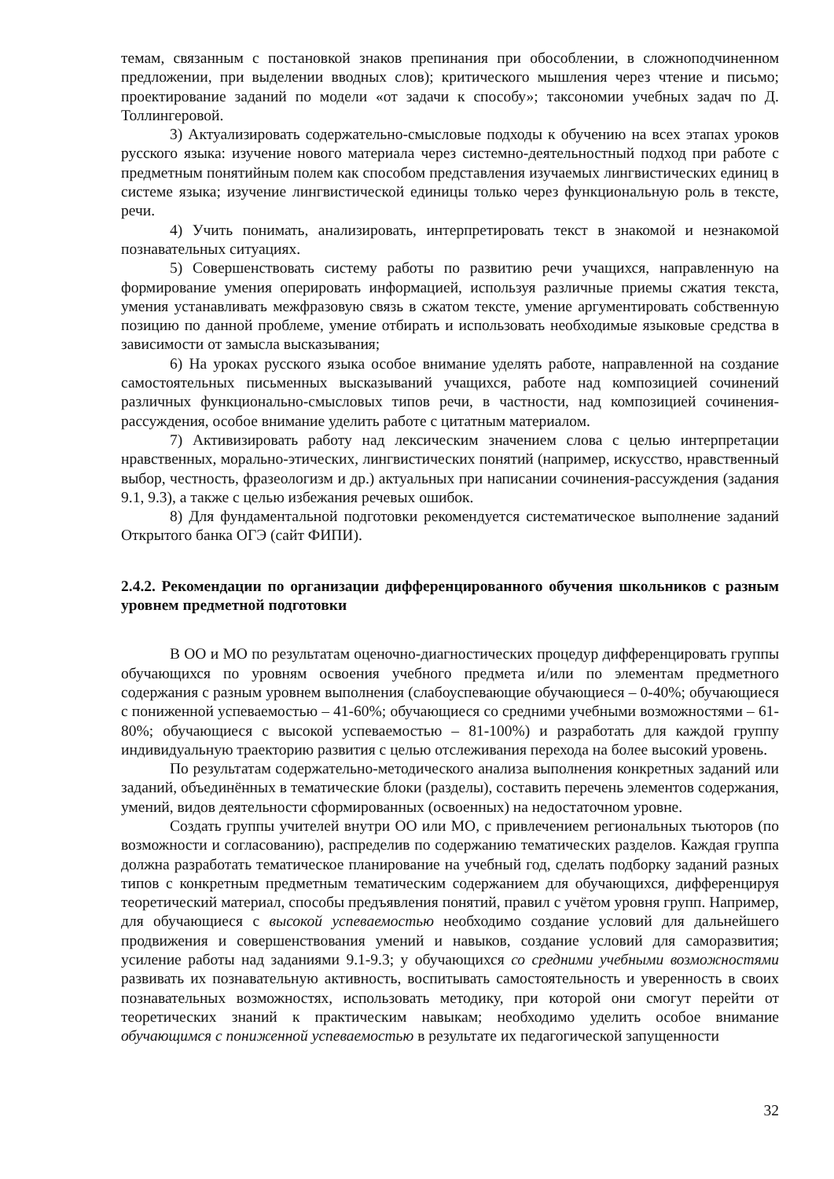темам, связанным с постановкой знаков препинания при обособлении, в сложноподчиненном предложении, при выделении вводных слов); критического мышления через чтение и письмо; проектирование заданий по модели «от задачи к способу»; таксономии учебных задач по Д. Толлингеровой.
3) Актуализировать содержательно-смысловые подходы к обучению на всех этапах уроков русского языка: изучение нового материала через системно-деятельностный подход при работе с предметным понятийным полем как способом представления изучаемых лингвистических единиц в системе языка; изучение лингвистической единицы только через функциональную роль в тексте, речи.
4) Учить понимать, анализировать, интерпретировать текст в знакомой и незнакомой познавательных ситуациях.
5) Совершенствовать систему работы по развитию речи учащихся, направленную на формирование умения оперировать информацией, используя различные приемы сжатия текста, умения устанавливать межфразовую связь в сжатом тексте, умение аргументировать собственную позицию по данной проблеме, умение отбирать и использовать необходимые языковые средства в зависимости от замысла высказывания;
6) На уроках русского языка особое внимание уделять работе, направленной на создание самостоятельных письменных высказываний учащихся, работе над композицией сочинений различных функционально-смысловых типов речи, в частности, над композицией сочинения-рассуждения, особое внимание уделить работе с цитатным материалом.
7) Активизировать работу над лексическим значением слова с целью интерпретации нравственных, морально-этических, лингвистических понятий (например, искусство, нравственный выбор, честность, фразеологизм и др.) актуальных при написании сочинения-рассуждения (задания 9.1, 9.3), а также с целью избежания речевых ошибок.
8) Для фундаментальной подготовки рекомендуется систематическое выполнение заданий Открытого банка ОГЭ (сайт ФИПИ).
2.4.2. Рекомендации по организации дифференцированного обучения школьников с разным уровнем предметной подготовки
В ОО и МО по результатам оценочно-диагностических процедур дифференцировать группы обучающихся по уровням освоения учебного предмета и/или по элементам предметного содержания с разным уровнем выполнения (слабоуспевающие обучающиеся – 0-40%; обучающиеся с пониженной успеваемостью – 41-60%; обучающиеся со средними учебными возможностями – 61-80%; обучающиеся с высокой успеваемостью – 81-100%) и разработать для каждой группу индивидуальную траекторию развития с целью отслеживания перехода на более высокий уровень.
По результатам содержательно-методического анализа выполнения конкретных заданий или заданий, объединённых в тематические блоки (разделы), составить перечень элементов содержания, умений, видов деятельности сформированных (освоенных) на недостаточном уровне.
Создать группы учителей внутри ОО или МО, с привлечением региональных тьюторов (по возможности и согласованию), распределив по содержанию тематических разделов. Каждая группа должна разработать тематическое планирование на учебный год, сделать подборку заданий разных типов с конкретным предметным тематическим содержанием для обучающихся, дифференцируя теоретический материал, способы предъявления понятий, правил с учётом уровня групп. Например, для обучающиеся с высокой успеваемостью необходимо создание условий для дальнейшего продвижения и совершенствования умений и навыков, создание условий для саморазвития; усиление работы над заданиями 9.1-9.3; у обучающихся со средними учебными возможностями развивать их познавательную активность, воспитывать самостоятельность и уверенность в своих познавательных возможностях, использовать методику, при которой они смогут перейти от теоретических знаний к практическим навыкам; необходимо уделить особое внимание обучающимся с пониженной успеваемостью в результате их педагогической запущенности
32